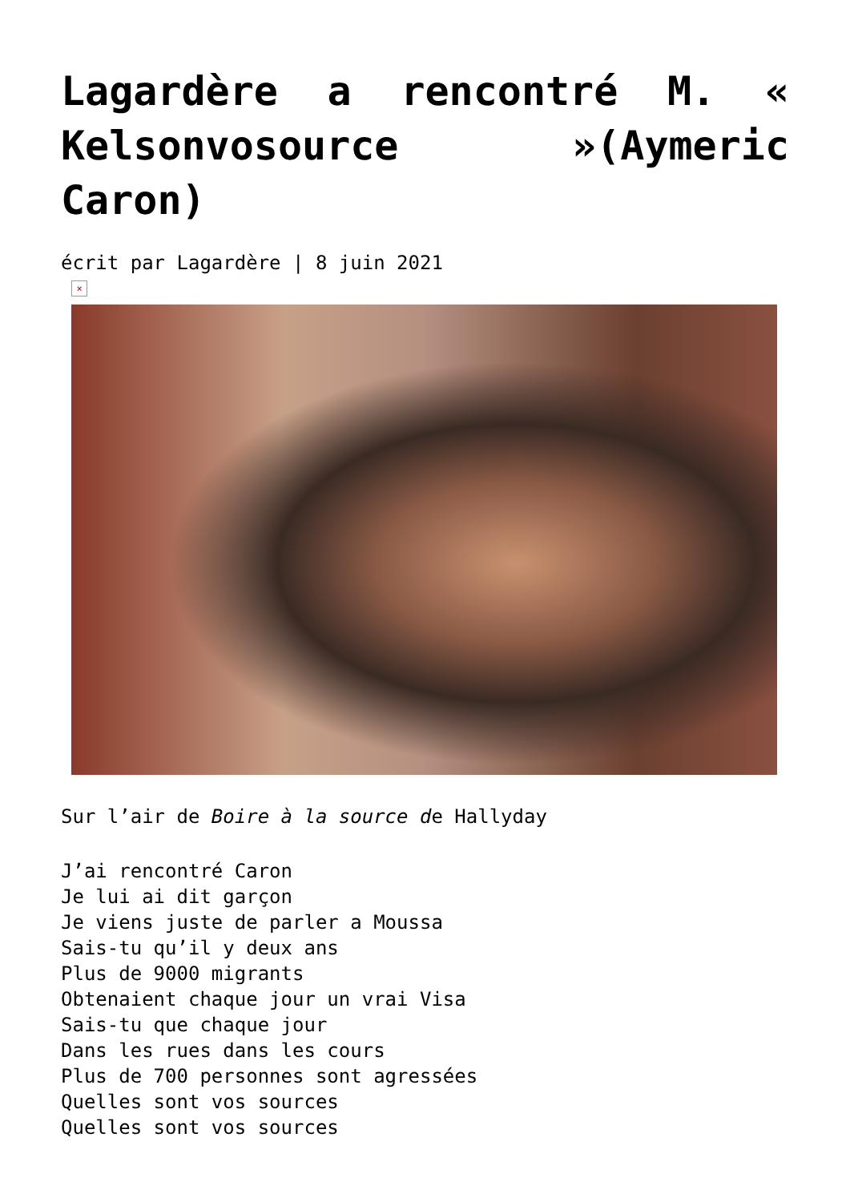Lagardère a rencontré M. « Kelsonvosource »(Aymeric Caron)
écrit par Lagardère | 8 juin 2021
×
Sur l’air de Boire à la source de Hallyday
J’ai rencontré Caron
Je lui ai dit garçon
Je viens juste de parler a Moussa
Sais-tu qu’il y deux ans
Plus de 9000 migrants
Obtenaient chaque jour un vrai Visa
Sais-tu que chaque jour
Dans les rues dans les cours
Plus de 700 personnes sont agressées
Quelles sont vos sources
Quelles sont vos sources